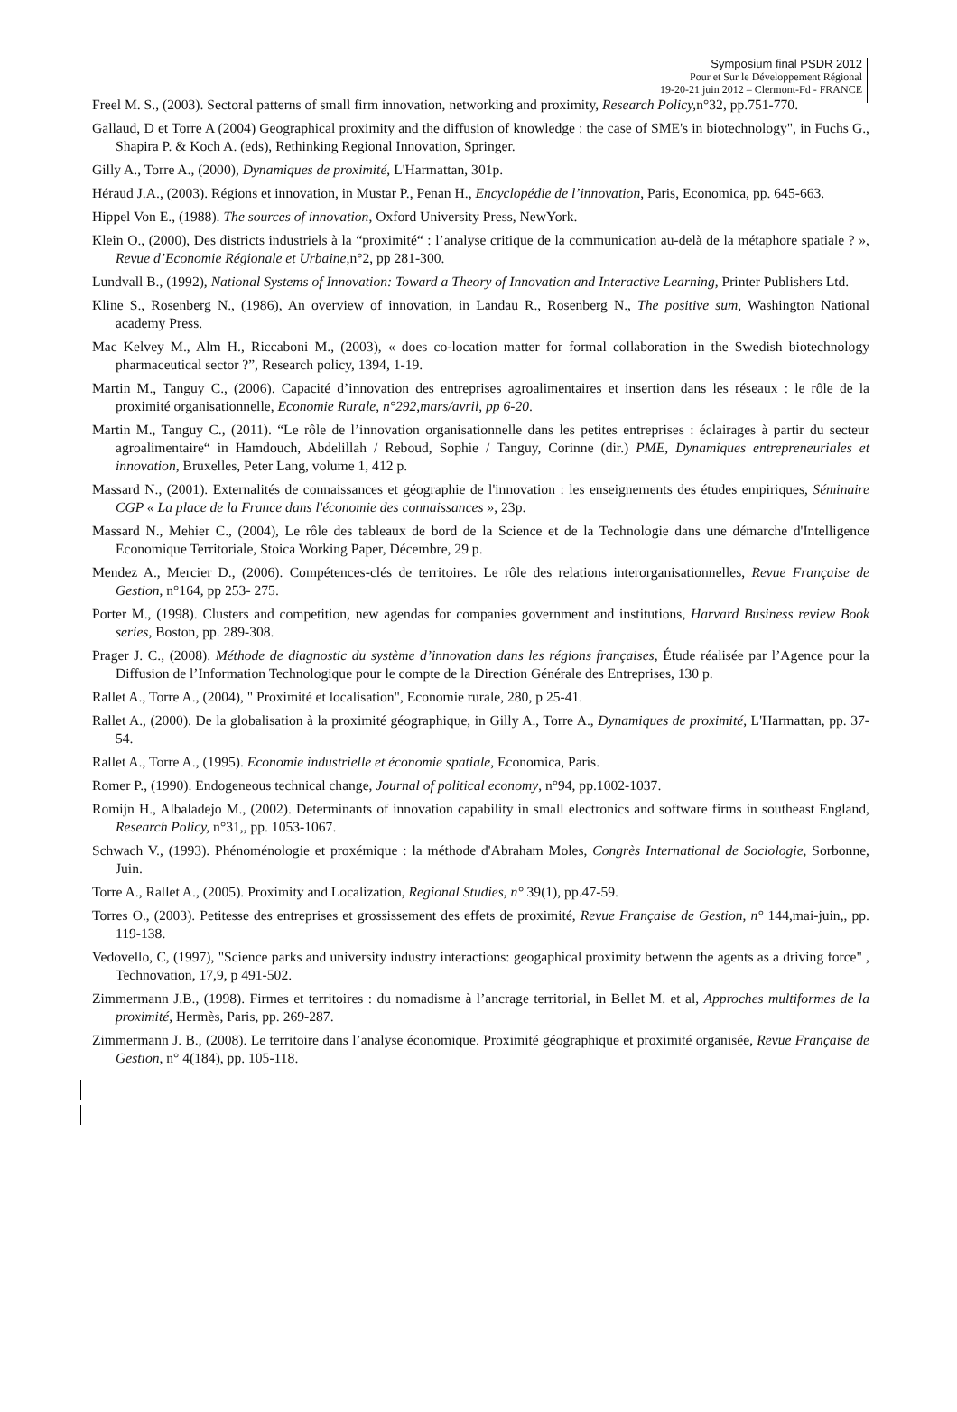Symposium final PSDR 2012
Pour et Sur le Développement Régional
19-20-21 juin 2012 – Clermont-Fd - FRANCE
Freel M. S., (2003). Sectoral patterns of small firm innovation, networking and proximity, Research Policy, n°32, pp.751-770.
Gallaud, D et Torre A (2004) Geographical proximity and the diffusion of knowledge : the case of SME's in biotechnology", in Fuchs G., Shapira P. & Koch A. (eds), Rethinking Regional Innovation, Springer.
Gilly A., Torre A., (2000), Dynamiques de proximité, L'Harmattan, 301p.
Héraud J.A., (2003). Régions et innovation, in Mustar P., Penan H., Encyclopédie de l’innovation, Paris, Economica, pp. 645-663.
Hippel Von E., (1988). The sources of innovation, Oxford University Press, NewYork.
Klein O., (2000), Des districts industriels à la “proximité“ : l’analyse critique de la communication au-delà de la métaphore spatiale ? », Revue d’Economie Régionale et Urbaine,n°2, pp 281-300.
Lundvall B., (1992), National Systems of Innovation: Toward a Theory of Innovation and Interactive Learning, Printer Publishers Ltd.
Kline S., Rosenberg N., (1986), An overview of innovation, in Landau R., Rosenberg N., The positive sum, Washington National academy Press.
Mac Kelvey M., Alm H., Riccaboni M., (2003), « does co-location matter for formal collaboration in the Swedish biotechnology pharmaceutical sector ?”, Research policy, 1394, 1-19.
Martin M., Tanguy C., (2006). Capacité d’innovation des entreprises agroalimentaires et insertion dans les réseaux : le rôle de la proximité organisationnelle, Economie Rurale, n°292,mars/avril, pp 6-20.
Martin M., Tanguy C., (2011). “Le rôle de l’innovation organisationnelle dans les petites entreprises : éclairages à partir du secteur agroalimentaire“ in Hamdouch, Abdelillah / Reboud, Sophie / Tanguy, Corinne (dir.) PME, Dynamiques entrepreneuriales et innovation, Bruxelles, Peter Lang, volume 1, 412 p.
Massard N., (2001). Externalités de connaissances et géographie de l'innovation : les enseignements des études empiriques, Séminaire CGP « La place de la France dans l'économie des connaissances », 23p.
Massard N., Mehier C., (2004), Le rôle des tableaux de bord de la Science et de la Technologie dans une démarche d'Intelligence Economique Territoriale, Stoica Working Paper, Décembre, 29 p.
Mendez A., Mercier D., (2006). Compétences-clés de territoires. Le rôle des relations interorganisationnelles, Revue Française de Gestion, n°164, pp 253- 275.
Porter M., (1998). Clusters and competition, new agendas for companies government and institutions, Harvard Business review Book series, Boston, pp. 289-308.
Prager J. C., (2008). Méthode de diagnostic du système d’innovation dans les régions françaises, Étude réalisée par l’Agence pour la Diffusion de l’Information Technologique pour le compte de la Direction Générale des Entreprises, 130 p.
Rallet A., Torre A., (2004), " Proximité et localisation", Economie rurale, 280, p 25-41.
Rallet A., (2000). De la globalisation à la proximité géographique, in Gilly A., Torre A., Dynamiques de proximité, L'Harmattan, pp. 37-54.
Rallet A., Torre A., (1995). Economie industrielle et économie spatiale, Economica, Paris.
Romer P., (1990). Endogeneous technical change, Journal of political economy, n°94, pp.1002-1037.
Romijn H., Albaladejo M., (2002). Determinants of innovation capability in small electronics and software firms in southeast England, Research Policy, n°31,, pp. 1053-1067.
Schwach V., (1993). Phénoménologie et proxémique : la méthode d'Abraham Moles, Congrès International de Sociologie, Sorbonne, Juin.
Torre A., Rallet A., (2005). Proximity and Localization, Regional Studies, n° 39(1), pp.47-59.
Torres O., (2003). Petitesse des entreprises et grossissement des effets de proximité, Revue Française de Gestion, n° 144,mai-juin,, pp. 119-138.
Vedovello, C, (1997), "Science parks and university industry interactions: geogaphical proximity betwenn the agents as a driving force" , Technovation, 17,9, p 491-502.
Zimmermann J.B., (1998). Firmes et territoires : du nomadisme à l’ancrage territorial, in Bellet M. et al, Approches multiformes de la proximité, Hermès, Paris, pp. 269-287.
Zimmermann J. B., (2008). Le territoire dans l’analyse économique. Proximité géographique et proximité organisée, Revue Française de Gestion, n° 4(184), pp. 105-118.